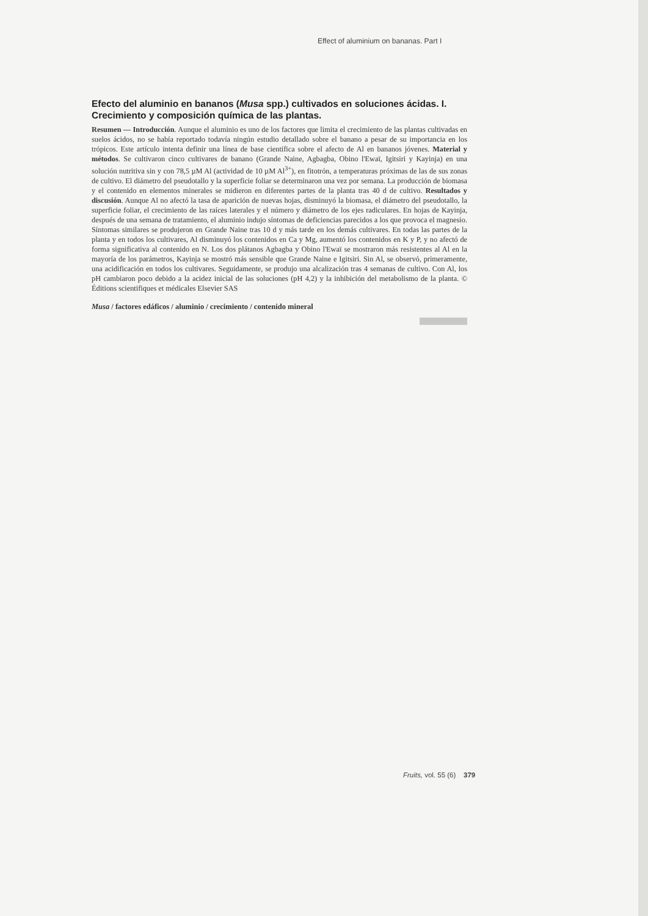Effect of aluminium on bananas. Part I
Efecto del aluminio en bananos (Musa spp.) cultivados en soluciones ácidas. I. Crecimiento y composición química de las plantas.
Resumen — Introducción. Aunque el aluminio es uno de los factores que limita el crecimiento de las plantas cultivadas en suelos ácidos, no se había reportado todavía ningún estudio detallado sobre el banano a pesar de su importancia en los trópicos. Este artículo intenta definir una línea de base científica sobre el afecto de Al en bananos jóvenes. Material y métodos. Se cultivaron cinco cultivares de banano (Grande Naine, Agbagba, Obino l'Ewaï, Igitsiri y Kayinja) en una solución nutritiva sin y con 78,5 µM Al (actividad de 10 µM Al<sup>3+</sup>), en fitotrón, a temperaturas próximas de las de sus zonas de cultivo. El diámetro del pseudotallo y la superficie foliar se determinaron una vez por semana. La producción de biomasa y el contenido en elementos minerales se midieron en diferentes partes de la planta tras 40 d de cultivo. Resultados y discusión. Aunque Al no afectó la tasa de aparición de nuevas hojas, disminuyó la biomasa, el diámetro del pseudotallo, la superficie foliar, el crecimiento de las raíces laterales y el número y diámetro de los ejes radiculares. En hojas de Kayinja, después de una semana de tratamiento, el aluminio indujo síntomas de deficiencias parecidos a los que provoca el magnesio. Síntomas similares se produjeron en Grande Naine tras 10 d y más tarde en los demás cultivares. En todas las partes de la planta y en todos los cultivares, Al disminuyó los contenidos en Ca y Mg, aumentó los contenidos en K y P, y no afectó de forma significativa al contenido en N. Los dos plátanos Agbagba y Obino l'Ewaï se mostraron más resistentes al Al en la mayoría de los parámetros, Kayinja se mostró más sensible que Grande Naine e Igitsiri. Sin Al, se observó, primeramente, una acidificación en todos los cultivares. Seguidamente, se produjo una alcalización tras 4 semanas de cultivo. Con Al, los pH cambiaron poco debido a la acidez inicial de las soluciones (pH 4,2) y la inhibición del metabolismo de la planta. © Éditions scientifiques et médicales Elsevier SAS
Musa / factores edáficos / aluminio / crecimiento / contenido mineral
Fruits, vol. 55 (6) 379